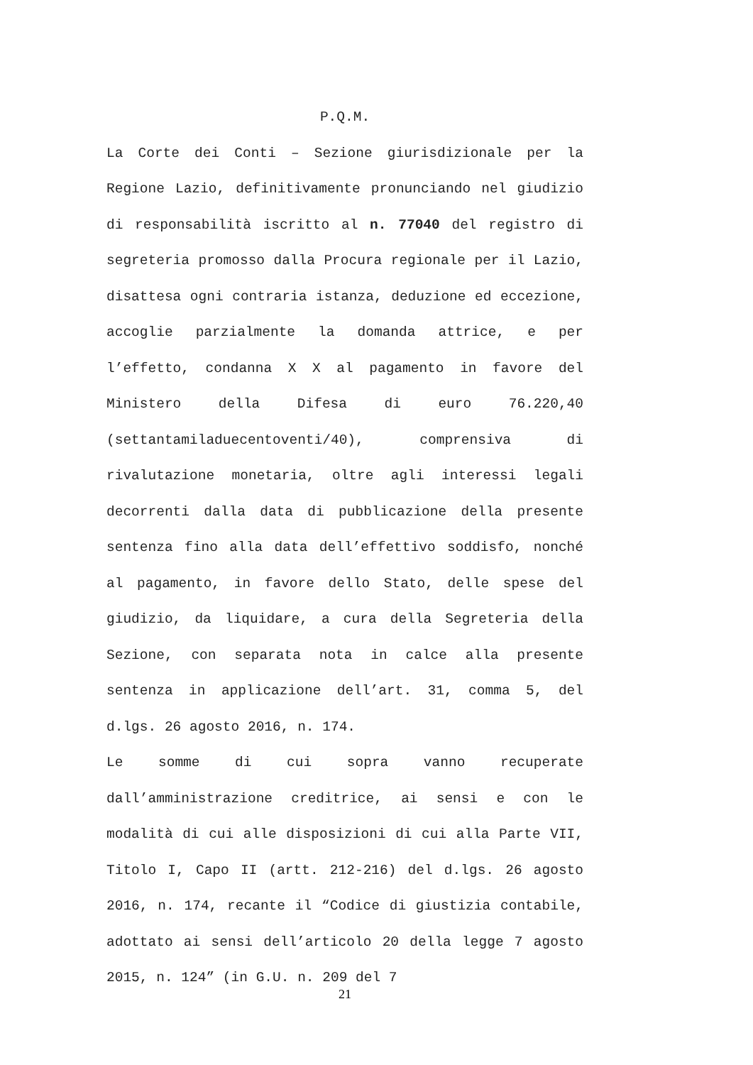P.Q.M.
La Corte dei Conti – Sezione giurisdizionale per la Regione Lazio, definitivamente pronunciando nel giudizio di responsabilità iscritto al n. 77040 del registro di segreteria promosso dalla Procura regionale per il Lazio, disattesa ogni contraria istanza, deduzione ed eccezione, accoglie parzialmente la domanda attrice, e per l’effetto, condanna X X al pagamento in favore del Ministero della Difesa di euro 76.220,40 (settantamiladuecentoventi/40), comprensiva di rivalutazione monetaria, oltre agli interessi legali decorrenti dalla data di pubblicazione della presente sentenza fino alla data dell’effettivo soddisfo, nonché al pagamento, in favore dello Stato, delle spese del giudizio, da liquidare, a cura della Segreteria della Sezione, con separata nota in calce alla presente sentenza in applicazione dell’art. 31, comma 5, del d.lgs. 26 agosto 2016, n. 174.
Le somme di cui sopra vanno recuperate dall’amministrazione creditrice, ai sensi e con le modalità di cui alle disposizioni di cui alla Parte VII, Titolo I, Capo II (artt. 212-216) del d.lgs. 26 agosto 2016, n. 174, recante il “Codice di giustizia contabile, adottato ai sensi dell’articolo 20 della legge 7 agosto 2015, n. 124” (in G.U. n. 209 del 7
21